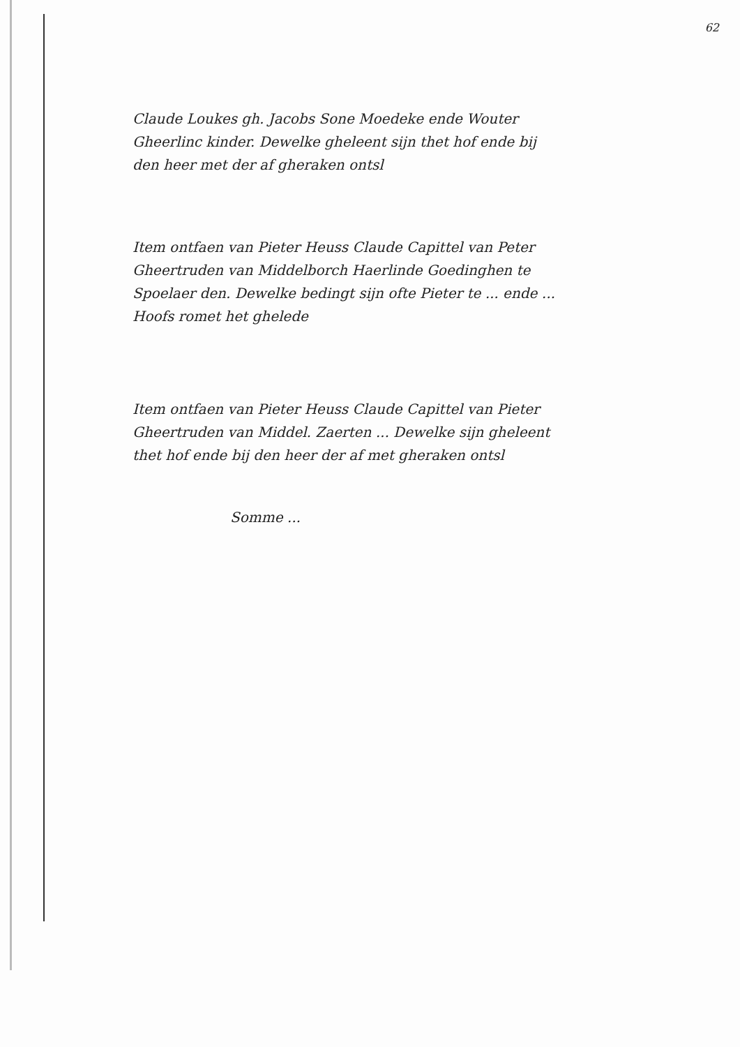62
Claude Loukes gh. Jacobs Sone Moedeke ende Wouter Gheerlinc kinder. Dewelke gheleent sijn thet hof ende bij den heer met der af gheraken ontsl
Item ontfaen van Pieter Heuss Claude Capittel van Peter Gheertruden van Middelborch Haerlinde Goedinghen te Spoelaer den. Dewelke bedingt sijn ofte Pieter te ... ende ... Hoofs romet het ghelede
Item ontfaen van Pieter Heuss Claude Capittel van Pieter Gheertruden van Middel. Zaerten ... Dewelke sijn gheleent thet hof ende bij den heer der af met gheraken ontsl
Somme ...